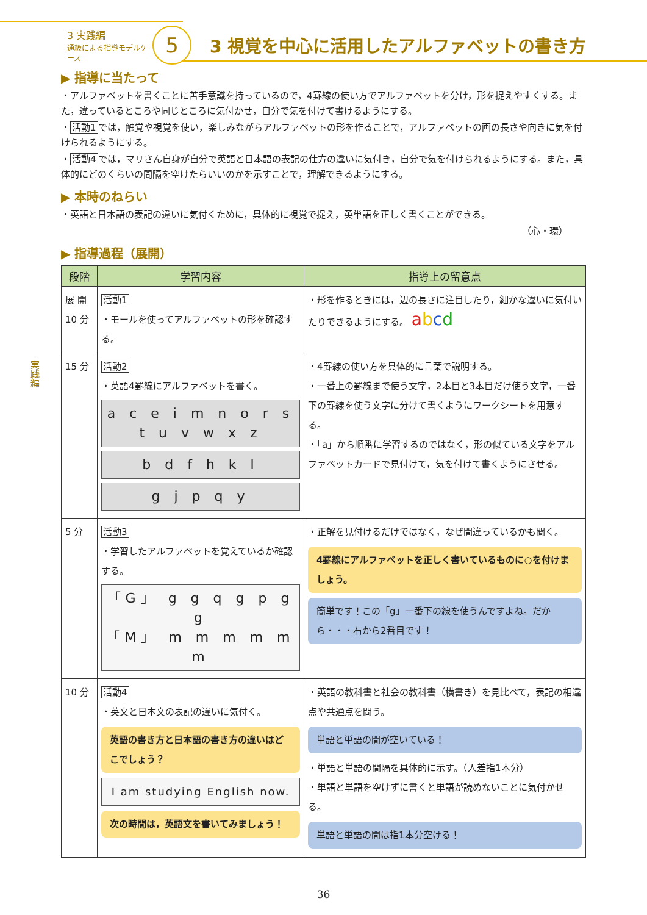3 実践編
通級による指導モデルケース
5
3 視覚を中心に活用したアルファベットの書き方
実践編
▶ 指導に当たって
・アルファベットを書くことに苦手意識を持っているので，4罫線の使い方でアルファベットを分け，形を捉えやすくする。また，違っているところや同じところに気付かせ，自分で気を付けて書けるようにする。
・活動1では，触覚や視覚を使い，楽しみながらアルファベットの形を作ることで，アルファベットの画の長さや向きに気を付けられるようにする。
・活動4では，マリさん自身が自分で英語と日本語の表記の仕方の違いに気付き，自分で気を付けられるようにする。また，具体的にどのくらいの間隔を空けたらいいのかを示すことで，理解できるようにする。
▶ 本時のねらい
・英語と日本語の表記の違いに気付くために，具体的に視覚で捉え，英単語を正しく書くことができる。
（心・環）
▶ 指導過程（展開）
| 段階 | 学習内容 | 指導上の留意点 |
| --- | --- | --- |
| 展 開 10 分 | 活動1 ・モールを使ってアルファベットの形を確認する。 | ・形を作るときには，辺の長さに注目したり，細かな違いに気付いたりできるようにする。 a b c d |
| 15 分 | 活動2 ・英語4罫線にアルファベットを書く。 a c e i m n o r s t u v w x z b d f h k l g j p q y | ・4罫線の使い方を具体的に言葉で説明する。 ・一番上の罫線まで使う文字，2本目と3本目だけ使う文字，一番下の罫線を使う文字に分けて書くようにワークシートを用意する。 ・「a」から順番に学習するのではなく，形の似ている文字をアルファベットカードで見付けて，気を付けて書くようにさせる。 |
| 5 分 | 活動3 ・学習したアルファベットを覚えているか確認する。 「G」 g g q g p g g 「M」 m m m m m m | ・正解を見付けるだけではなく，なぜ間違っているかも聞く。 4罫線にアルファベットを正しく書いているものに○を付けましょう。 簡単です！この「g」一番下の線を使うんですよね。だから・・・右から2番目です！ |
| 10 分 | 活動4 ・英文と日本文の表記の違いに気付く。 英語の書き方と日本語の書き方の違いはどこでしょう？ I am studying English now. 次の時間は，英語文を書いてみましょう！ | ・英語の教科書と社会の教科書（横書き）を見比べて，表記の相違点や共通点を問う。 単語と単語の間が空いている！ ・単語と単語の間隔を具体的に示す。（人差指1本分） ・単語と単語を空けずに書くと単語が読めないことに気付かせる。 単語と単語の間は指1本分空ける！ |
36